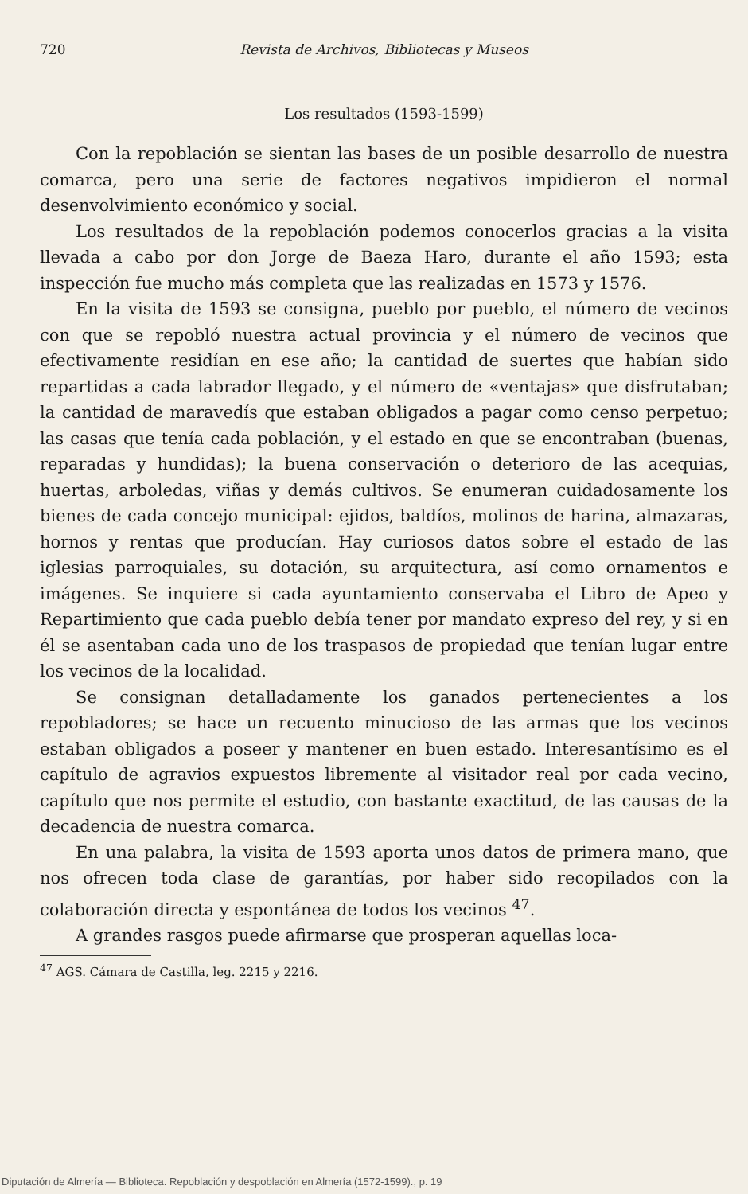720 Revista de Archivos, Bibliotecas y Museos
Los resultados (1593-1599)
Con la repoblación se sientan las bases de un posible desarrollo de nuestra comarca, pero una serie de factores negativos impidieron el normal desenvolvimiento económico y social.
Los resultados de la repoblación podemos conocerlos gracias a la visita llevada a cabo por don Jorge de Baeza Haro, durante el año 1593; esta inspección fue mucho más completa que las realizadas en 1573 y 1576.
En la visita de 1593 se consigna, pueblo por pueblo, el número de vecinos con que se repobló nuestra actual provincia y el número de vecinos que efectivamente residían en ese año; la cantidad de suertes que habían sido repartidas a cada labrador llegado, y el número de «ventajas» que disfrutaban; la cantidad de maravedís que estaban obligados a pagar como censo perpetuo; las casas que tenía cada población, y el estado en que se encontraban (buenas, reparadas y hundidas); la buena conservación o deterioro de las acequias, huertas, arboledas, viñas y demás cultivos. Se enumeran cuidadosamente los bienes de cada concejo municipal: ejidos, baldíos, molinos de harina, almazaras, hornos y rentas que producían. Hay curiosos datos sobre el estado de las iglesias parroquiales, su dotación, su arquitectura, así como ornamentos e imágenes. Se inquiere si cada ayuntamiento conservaba el Libro de Apeo y Repartimiento que cada pueblo debía tener por mandato expreso del rey, y si en él se asentaban cada uno de los traspasos de propiedad que tenían lugar entre los vecinos de la localidad.
Se consignan detalladamente los ganados pertenecientes a los repobladores; se hace un recuento minucioso de las armas que los vecinos estaban obligados a poseer y mantener en buen estado. Interesantísimo es el capítulo de agravios expuestos libremente al visitador real por cada vecino, capítulo que nos permite el estudio, con bastante exactitud, de las causas de la decadencia de nuestra comarca.
En una palabra, la visita de 1593 aporta unos datos de primera mano, que nos ofrecen toda clase de garantías, por haber sido recopilados con la colaboración directa y espontánea de todos los vecinos <sup>47</sup>.
A grandes rasgos puede afirmarse que prosperan aquellas loca-
<sup>47</sup> AGS. Cámara de Castilla, leg. 2215 y 2216.
Diputación de Almería — Biblioteca. Repoblación y despoblación en Almería (1572-1599)., p. 19